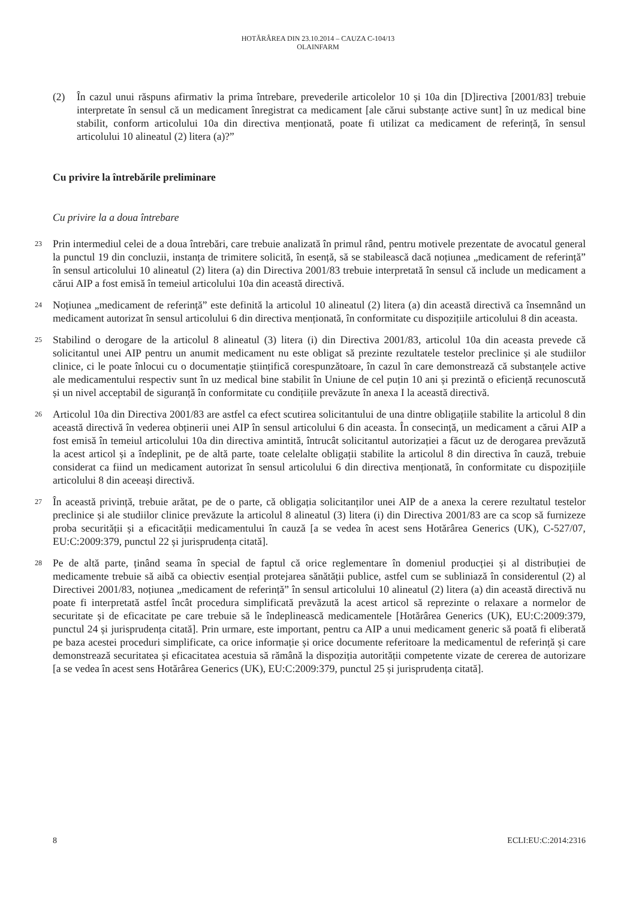HOTĂRÂREA DIN 23.10.2014 – CAUZA C-104/13
OLAINFARM
(2) În cazul unui răspuns afirmativ la prima întrebare, prevederile articolelor 10 și 10a din [D]irectiva [2001/83] trebuie interpretate în sensul că un medicament înregistrat ca medicament [ale cărui substanțe active sunt] în uz medical bine stabilit, conform articolului 10a din directiva menționată, poate fi utilizat ca medicament de referință, în sensul articolului 10 alineatul (2) litera (a)?”
Cu privire la întrebările preliminare
Cu privire la a doua întrebare
23 Prin intermediul celei de a doua întrebări, care trebuie analizată în primul rând, pentru motivele prezentate de avocatul general la punctul 19 din concluzii, instanța de trimitere solicită, în esență, să se stabilească dacă noțiunea „medicament de referință” în sensul articolului 10 alineatul (2) litera (a) din Directiva 2001/83 trebuie interpretată în sensul că include un medicament a cărui AIP a fost emisă în temeiul articolului 10a din această directivă.
24 Noțiunea „medicament de referință” este definită la articolul 10 alineatul (2) litera (a) din această directivă ca însemnând un medicament autorizat în sensul articolului 6 din directiva menționată, în conformitate cu dispozițiile articolului 8 din aceasta.
25 Stabilind o derogare de la articolul 8 alineatul (3) litera (i) din Directiva 2001/83, articolul 10a din aceasta prevede că solicitantul unei AIP pentru un anumit medicament nu este obligat să prezinte rezultatele testelor preclinice și ale studiilor clinice, ci le poate înlocui cu o documentație științifică corespunzătoare, în cazul în care demonstrează că substanțele active ale medicamentului respectiv sunt în uz medical bine stabilit în Uniune de cel puțin 10 ani și prezintă o eficiență recunoscută și un nivel acceptabil de siguranță în conformitate cu condițiile prevăzute în anexa I la această directivă.
26 Articolul 10a din Directiva 2001/83 are astfel ca efect scutirea solicitantului de una dintre obligațiile stabilite la articolul 8 din această directivă în vederea obținerii unei AIP în sensul articolului 6 din aceasta. În consecință, un medicament a cărui AIP a fost emisă în temeiul articolului 10a din directiva amintită, întrucât solicitantul autorizației a făcut uz de derogarea prevăzută la acest articol și a îndeplinit, pe de altă parte, toate celelalte obligații stabilite la articolul 8 din directiva în cauză, trebuie considerat ca fiind un medicament autorizat în sensul articolului 6 din directiva menționată, în conformitate cu dispozițiile articolului 8 din aceeași directivă.
27 În această privință, trebuie arătat, pe de o parte, că obligația solicitanților unei AIP de a anexa la cerere rezultatul testelor preclinice și ale studiilor clinice prevăzute la articolul 8 alineatul (3) litera (i) din Directiva 2001/83 are ca scop să furnizeze proba securității și a eficacității medicamentului în cauză [a se vedea în acest sens Hotărârea Generics (UK), C-527/07, EU:C:2009:379, punctul 22 și jurisprudența citată].
28 Pe de altă parte, ținând seama în special de faptul că orice reglementare în domeniul producției și al distribuției de medicamente trebuie să aibă ca obiectiv esențial protejarea sănătății publice, astfel cum se subliniază în considerentul (2) al Directivei 2001/83, noțiunea „medicament de referință” în sensul articolului 10 alineatul (2) litera (a) din această directivă nu poate fi interpretată astfel încât procedura simplificată prevăzută la acest articol să reprezinte o relaxare a normelor de securitate și de eficacitate pe care trebuie să le îndeplinească medicamentele [Hotărârea Generics (UK), EU:C:2009:379, punctul 24 și jurisprudența citată]. Prin urmare, este important, pentru ca AIP a unui medicament generic să poată fi eliberată pe baza acestei proceduri simplificate, ca orice informație și orice documente referitoare la medicamentul de referință și care demonstrează securitatea și eficacitatea acestuia să rămână la dispoziția autorității competente vizate de cererea de autorizare [a se vedea în acest sens Hotărârea Generics (UK), EU:C:2009:379, punctul 25 și jurisprudența citată].
8 ECLI:EU:C:2014:2316